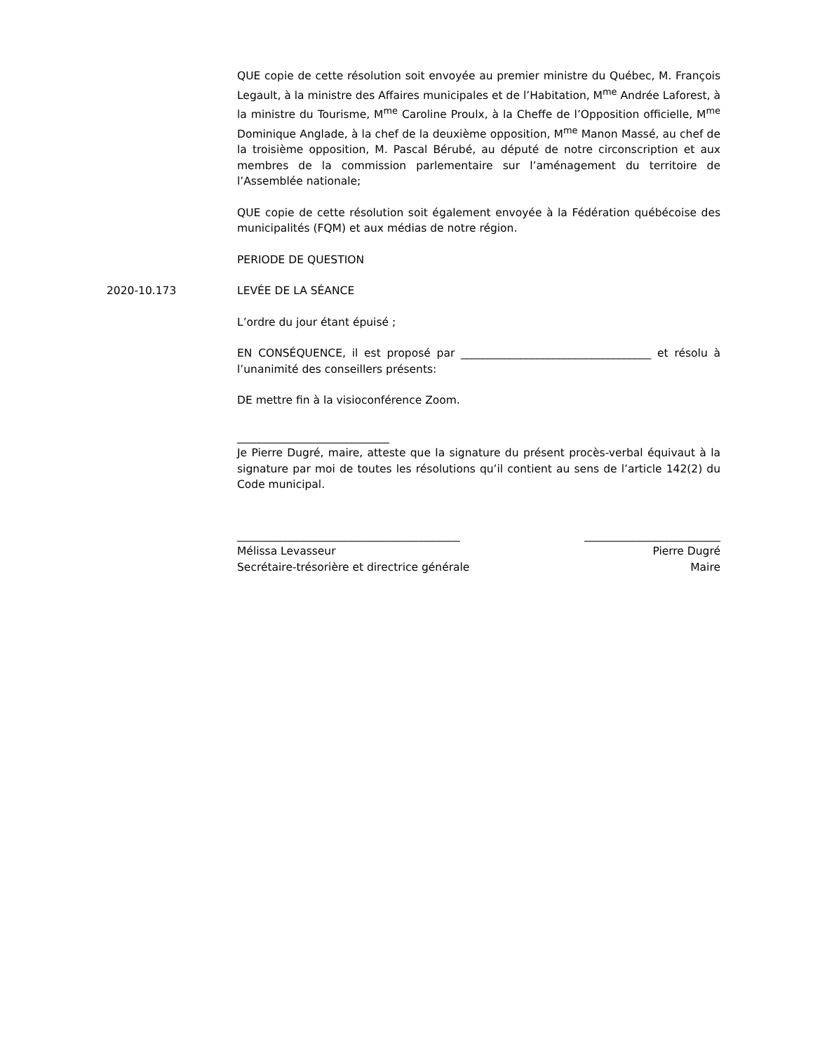QUE copie de cette résolution soit envoyée au premier ministre du Québec, M. François Legault, à la ministre des Affaires municipales et de l’Habitation, M<sup>me</sup> Andrée Laforest, à la ministre du Tourisme, M<sup>me</sup> Caroline Proulx, à la Cheffe de l’Opposition officielle, M<sup>me</sup> Dominique Anglade, à la chef de la deuxième opposition, M<sup>me</sup> Manon Massé, au chef de la troisième opposition, M. Pascal Bérubé, au député de notre circonscription et aux membres de la commission parlementaire sur l’aménagement du territoire de l’Assemblée nationale;
QUE copie de cette résolution soit également envoyée à la Fédération québécoise des municipalités (FQM) et aux médias de notre région.
PERIODE DE QUESTION
2020-10.173 LEVÉE DE LA SÉANCE
L’ordre du jour étant épuisé ;
EN CONSÉQUENCE, il est proposé par ___________________________________ et résolu à l’unanimité des conseillers présents:
DE mettre fin à la visioconférence Zoom.
____________________________
Je Pierre Dugré, maire, atteste que la signature du présent procès-verbal équivaut à la signature par moi de toutes les résolutions qu’il contient au sens de l’article 142(2) du Code municipal.
_________________________________________
Mélissa Levasseur
Secrétaire-trésorière et directrice générale
_________________________
Pierre Dugré
Maire